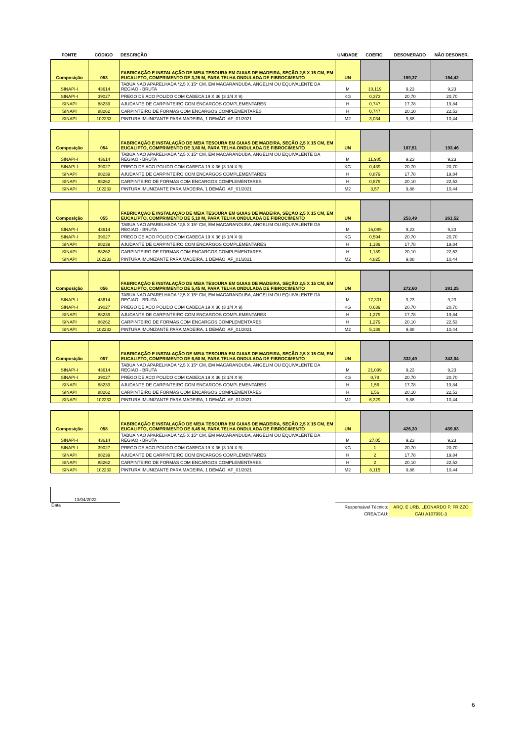| FONTE | CÓDIGO | DESCRIÇÃO | UNIDADE | COEFIC. | DESONERADO | NÃO DESONER. |
| --- | --- | --- | --- | --- | --- | --- |
| Composição | 053 | FABRICAÇÃO E INSTALAÇÃO DE MEIA TESOURA EM GUIAS DE MADEIRA, SEÇÃO 2,5 X 15 CM, EM EUCALIPTO, COMPRIMENTO DE 3,25 M, PARA TELHA ONDULADA DE FIBROCIMENTO | UN | | 159,37 | 164,42 |
| SINAPI-I | 43614 | TABUA NAO APARELHADA *2,5 X 15* CM, EM MACARANDUBA, ANGELIM OU EQUIVALENTE DA REGIAO - BRUTA | M | 10,119 | 9,23 | 9,23 |
| SINAPI-I | 39027 | PREGO DE ACO POLIDO COM CABECA 19 X 36 (3 1/4 X 9) | KG | 0,373 | 20,70 | 20,70 |
| SINAPI | 88239 | AJUDANTE DE CARPINTEIRO COM ENCARGOS COMPLEMENTARES | H | 0,747 | 17,78 | 19,84 |
| SINAPI | 88262 | CARPINTEIRO DE FORMAS COM ENCARGOS COMPLEMENTARES | H | 0,747 | 20,10 | 22,53 |
| SINAPI | 102233 | PINTURA IMUNIZANTE PARA MADEIRA, 1 DEMÃO. AF_01/2021 | M2 | 3,034 | 9,88 | 10,44 |
| Composição | 054 | FABRICAÇÃO E INSTALAÇÃO DE MEIA TESOURA EM GUIAS DE MADEIRA, SEÇÃO 2,5 X 15 CM, EM EUCALIPTO, COMPRIMENTO DE 3,80 M, PARA TELHA ONDULADA DE FIBROCIMENTO | UN | | 187,51 | 193,46 |
| SINAPI-I | 43614 | TABUA NAO APARELHADA *2,5 X 15* CM, EM MACARANDUBA, ANGELIM OU EQUIVALENTE DA REGIAO - BRUTA | M | 11,905 | 9,23 | 9,23 |
| SINAPI-I | 39027 | PREGO DE ACO POLIDO COM CABECA 19 X 36 (3 1/4 X 9) | KG | 0,439 | 20,70 | 20,70 |
| SINAPI | 88239 | AJUDANTE DE CARPINTEIRO COM ENCARGOS COMPLEMENTARES | H | 0,879 | 17,78 | 19,84 |
| SINAPI | 88262 | CARPINTEIRO DE FORMAS COM ENCARGOS COMPLEMENTARES | H | 0,879 | 20,10 | 22,53 |
| SINAPI | 102233 | PINTURA IMUNIZANTE PARA MADEIRA, 1 DEMÃO. AF_01/2021 | M2 | 3,57 | 9,88 | 10,44 |
| Composição | 055 | FABRICAÇÃO E INSTALAÇÃO DE MEIA TESOURA EM GUIAS DE MADEIRA, SEÇÃO 2,5 X 15 CM, EM EUCALIPTO, COMPRIMENTO DE 5,10 M, PARA TELHA ONDULADA DE FIBROCIMENTO | UN | | 253,49 | 261,52 |
| SINAPI-I | 43614 | TABUA NAO APARELHADA *2,5 X 15* CM, EM MACARANDUBA, ANGELIM OU EQUIVALENTE DA REGIAO - BRUTA | M | 16,089 | 9,23 | 9,23 |
| SINAPI-I | 39027 | PREGO DE ACO POLIDO COM CABECA 19 X 36 (3 1/4 X 9) | KG | 0,594 | 20,70 | 20,70 |
| SINAPI | 88239 | AJUDANTE DE CARPINTEIRO COM ENCARGOS COMPLEMENTARES | H | 1,189 | 17,78 | 19,84 |
| SINAPI | 88262 | CARPINTEIRO DE FORMAS COM ENCARGOS COMPLEMENTARES | H | 1,189 | 20,10 | 22,53 |
| SINAPI | 102233 | PINTURA IMUNIZANTE PARA MADEIRA, 1 DEMÃO. AF_01/2021 | M2 | 4,825 | 9,88 | 10,44 |
| Composição | 056 | FABRICAÇÃO E INSTALAÇÃO DE MEIA TESOURA EM GUIAS DE MADEIRA, SEÇÃO 2,5 X 15 CM, EM EUCALIPTO, COMPRIMENTO DE 5,45 M, PARA TELHA ONDULADA DE FIBROCIMENTO | UN | | 272,60 | 281,25 |
| SINAPI-I | 43614 | TABUA NAO APARELHADA *2,5 X 15* CM, EM MACARANDUBA, ANGELIM OU EQUIVALENTE DA REGIAO - BRUTA | M | 17,301 | 9,23 | 9,23 |
| SINAPI-I | 39027 | PREGO DE ACO POLIDO COM CABECA 19 X 36 (3 1/4 X 9) | KG | 0,639 | 20,70 | 20,70 |
| SINAPI | 88239 | AJUDANTE DE CARPINTEIRO COM ENCARGOS COMPLEMENTARES | H | 1,279 | 17,78 | 19,84 |
| SINAPI | 88262 | CARPINTEIRO DE FORMAS COM ENCARGOS COMPLEMENTARES | H | 1,279 | 20,10 | 22,53 |
| SINAPI | 102233 | PINTURA IMUNIZANTE PARA MADEIRA, 1 DEMÃO. AF_01/2021 | M2 | 5,189 | 9,88 | 10,44 |
| Composição | 057 | FABRICAÇÃO E INSTALAÇÃO DE MEIA TESOURA EM GUIAS DE MADEIRA, SEÇÃO 2,5 X 15 CM, EM EUCALIPTO, COMPRIMENTO DE 6,60 M, PARA TELHA ONDULADA DE FIBROCIMENTO | UN | | 332,49 | 343,04 |
| SINAPI-I | 43614 | TABUA NAO APARELHADA *2,5 X 15* CM, EM MACARANDUBA, ANGELIM OU EQUIVALENTE DA REGIAO - BRUTA | M | 21,099 | 9,23 | 9,23 |
| SINAPI-I | 39027 | PREGO DE ACO POLIDO COM CABECA 19 X 36 (3 1/4 X 9) | KG | 0,78 | 20,70 | 20,70 |
| SINAPI | 88239 | AJUDANTE DE CARPINTEIRO COM ENCARGOS COMPLEMENTARES | H | 1,56 | 17,78 | 19,84 |
| SINAPI | 88262 | CARPINTEIRO DE FORMAS COM ENCARGOS COMPLEMENTARES | H | 1,56 | 20,10 | 22,53 |
| SINAPI | 102233 | PINTURA IMUNIZANTE PARA MADEIRA, 1 DEMÃO. AF_01/2021 | M2 | 6,329 | 9,88 | 10,44 |
| Composição | 058 | FABRICAÇÃO E INSTALAÇÃO DE MEIA TESOURA EM GUIAS DE MADEIRA, SEÇÃO 2,5 X 15 CM, EM EUCALIPTO, COMPRIMENTO DE 8,45 M, PARA TELHA ONDULADA DE FIBROCIMENTO | UN | | 426,30 | 439,83 |
| SINAPI-I | 43614 | TABUA NAO APARELHADA *2,5 X 15* CM, EM MACARANDUBA, ANGELIM OU EQUIVALENTE DA REGIAO - BRUTA | M | 27,05 | 9,23 | 9,23 |
| SINAPI-I | 39027 | PREGO DE ACO POLIDO COM CABECA 19 X 36 (3 1/4 X 9) | KG | 1 | 20,70 | 20,70 |
| SINAPI | 88239 | AJUDANTE DE CARPINTEIRO COM ENCARGOS COMPLEMENTARES | H | 2 | 17,78 | 19,84 |
| SINAPI | 88262 | CARPINTEIRO DE FORMAS COM ENCARGOS COMPLEMENTARES | H | 2 | 20,10 | 22,53 |
| SINAPI | 102233 | PINTURA IMUNIZANTE PARA MADEIRA, 1 DEMÃO. AF_01/2021 | M2 | 8,115 | 9,88 | 10,44 |
13/04/2022
Data
| Responsável Técnico: | ARQ. E URB. LEONARDO P. FRIZZO |
| CREA/CAU: | CAU A107991-3 |
6